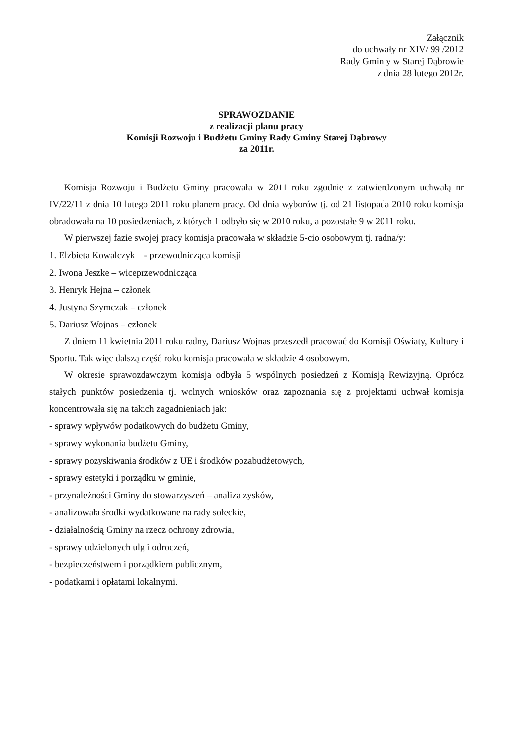Załącznik
do uchwały nr XIV/ 99 /2012
Rady Gmin y w Starej Dąbrowie
z dnia 28 lutego 2012r.
SPRAWOZDANIE
z realizacji planu pracy
Komisji Rozwoju i Budżetu Gminy Rady Gminy Starej Dąbrowy
za 2011r.
Komisja Rozwoju i Budżetu Gminy pracowała w 2011 roku zgodnie z zatwierdzonym uchwałą nr IV/22/11 z dnia 10 lutego 2011 roku planem pracy. Od dnia wyborów tj. od 21 listopada 2010 roku komisja obradowała na 10 posiedzeniach, z których 1 odbyło się w 2010 roku, a pozostałe 9 w 2011 roku.
W pierwszej fazie swojej pracy komisja pracowała w składzie 5-cio osobowym tj. radna/y:
1. Elzbieta Kowalczyk - przewodnicząca komisji
2. Iwona Jeszke – wiceprzewodnicząca
3. Henryk Hejna – członek
4. Justyna Szymczak – członek
5. Dariusz Wojnas – członek
Z dniem 11 kwietnia 2011 roku radny, Dariusz Wojnas przeszedł pracować do Komisji Oświaty, Kultury i Sportu. Tak więc dalszą część roku komisja pracowała w składzie 4 osobowym.
W okresie sprawozdawczym komisja odbyła 5 wspólnych posiedzeń z Komisją Rewizyjną. Oprócz stałych punktów posiedzenia tj. wolnych wniosków oraz zapoznania się z projektami uchwał komisja koncentrowała się na takich zagadnieniach jak:
- sprawy wpływów podatkowych do budżetu Gminy,
- sprawy wykonania budżetu Gminy,
- sprawy pozyskiwania środków z UE i środków pozabudżetowych,
- sprawy estetyki i porządku w gminie,
- przynależności Gminy do stowarzyszeń – analiza zysków,
- analizowała środki wydatkowane na rady sołeckie,
- działalnością Gminy na rzecz ochrony zdrowia,
- sprawy udzielonych ulg i odroczeń,
- bezpieczeństwem i porządkiem publicznym,
- podatkami i opłatami lokalnymi.